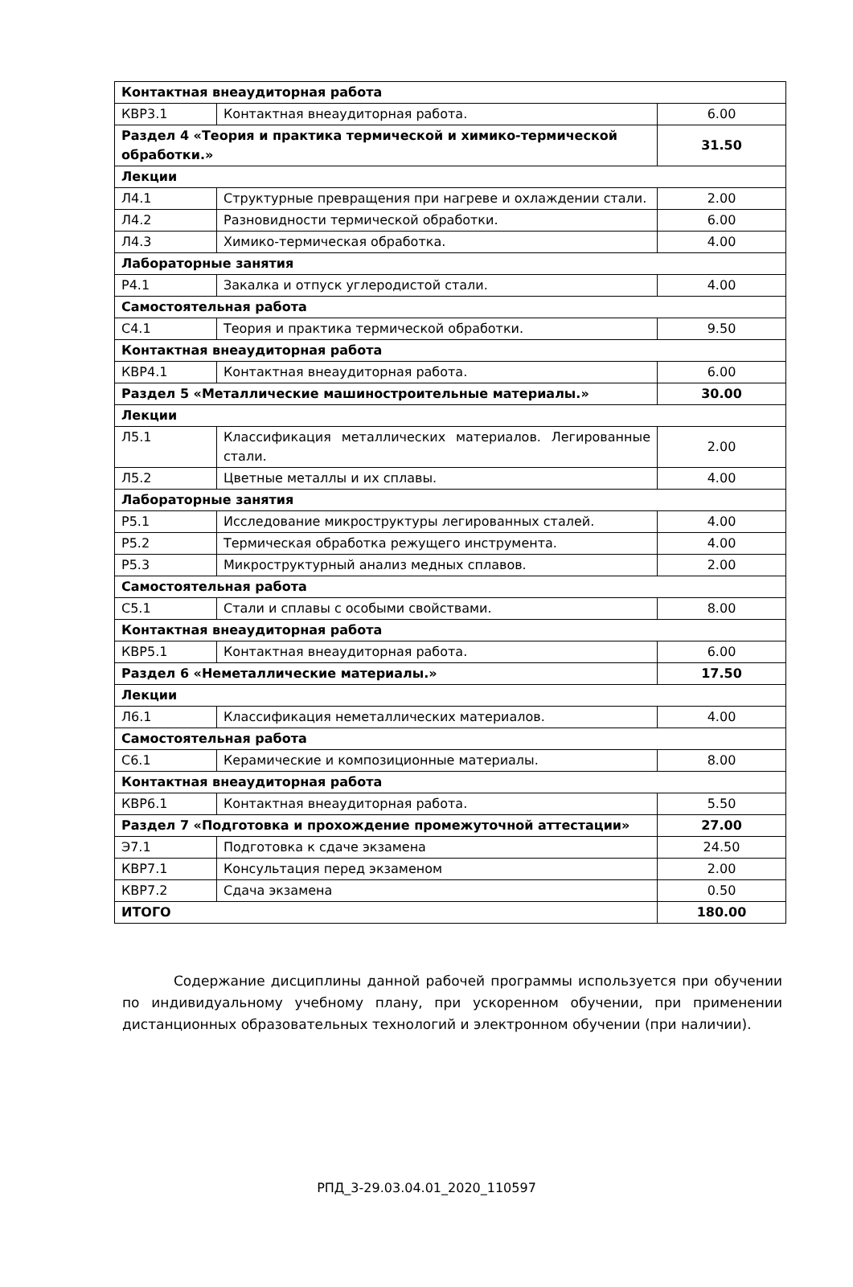| Контактная внеаудиторная работа | | |
| КВР3.1 | Контактная внеаудиторная работа. | 6.00 |
| Раздел 4 «Теория и практика термической и химико-термической обработки.» | | 31.50 |
| Лекции | | |
| Л4.1 | Структурные превращения при нагреве и охлаждении стали. | 2.00 |
| Л4.2 | Разновидности термической обработки. | 6.00 |
| Л4.3 | Химико-термическая обработка. | 4.00 |
| Лабораторные занятия | | |
| Р4.1 | Закалка и отпуск углеродистой стали. | 4.00 |
| Самостоятельная работа | | |
| С4.1 | Теория и практика термической обработки. | 9.50 |
| Контактная внеаудиторная работа | | |
| КВР4.1 | Контактная внеаудиторная работа. | 6.00 |
| Раздел 5 «Металлические машиностроительные материалы.» | | 30.00 |
| Лекции | | |
| Л5.1 | Классификация металлических материалов. Легированные стали. | 2.00 |
| Л5.2 | Цветные металлы и их сплавы. | 4.00 |
| Лабораторные занятия | | |
| Р5.1 | Исследование микроструктуры легированных сталей. | 4.00 |
| Р5.2 | Термическая обработка режущего инструмента. | 4.00 |
| Р5.3 | Микроструктурный анализ медных сплавов. | 2.00 |
| Самостоятельная работа | | |
| С5.1 | Стали и сплавы с особыми свойствами. | 8.00 |
| Контактная внеаудиторная работа | | |
| КВР5.1 | Контактная внеаудиторная работа. | 6.00 |
| Раздел 6 «Неметаллические материалы.» | | 17.50 |
| Лекции | | |
| Л6.1 | Классификация неметаллических материалов. | 4.00 |
| Самостоятельная работа | | |
| С6.1 | Керамические и композиционные материалы. | 8.00 |
| Контактная внеаудиторная работа | | |
| КВР6.1 | Контактная внеаудиторная работа. | 5.50 |
| Раздел 7 «Подготовка и прохождение промежуточной аттестации» | | 27.00 |
| Э7.1 | Подготовка к сдаче экзамена | 24.50 |
| КВР7.1 | Консультация перед экзаменом | 2.00 |
| КВР7.2 | Сдача экзамена | 0.50 |
| ИТОГО | | 180.00 |
Содержание дисциплины данной рабочей программы используется при обучении по индивидуальному учебному плану, при ускоренном обучении, при применении дистанционных образовательных технологий и электронном обучении (при наличии).
РПД_3-29.03.04.01_2020_110597